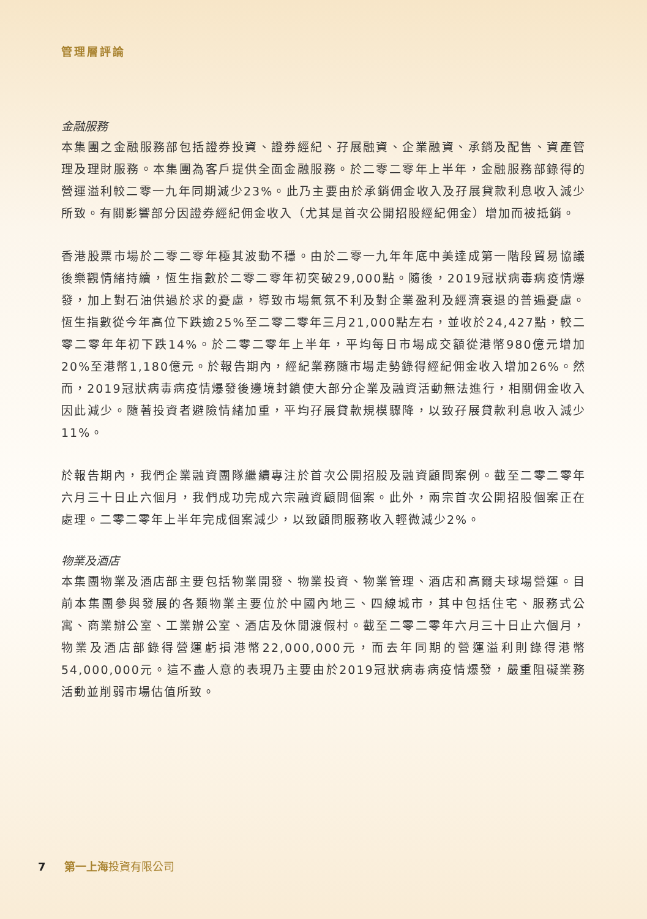管理層評論
金融服務
本集團之金融服務部包括證券投資、證券經紀、孖展融資、企業融資、承銷及配售、資產管理及理財服務。本集團為客戶提供全面金融服務。於二零二零年上半年，金融服務部錄得的營運溢利較二零一九年同期減少23%。此乃主要由於承銷佣金收入及孖展貸款利息收入減少所致。有關影響部分因證券經紀佣金收入（尤其是首次公開招股經紀佣金）增加而被抵銷。
香港股票市場於二零二零年極其波動不穩。由於二零一九年年底中美達成第一階段貿易協議後樂觀情緒持續，恆生指數於二零二零年初突破29,000點。隨後，2019冠狀病毒病疫情爆發，加上對石油供過於求的憂慮，導致市場氣氛不利及對企業盈利及經濟衰退的普遍憂慮。恆生指數從今年高位下跌逾25%至二零二零年三月21,000點左右，並收於24,427點，較二零二零年年初下跌14%。於二零二零年上半年，平均每日市場成交額從港幣980億元增加20%至港幣1,180億元。於報告期內，經紀業務隨市場走勢錄得經紀佣金收入增加26%。然而，2019冠狀病毒病疫情爆發後邊境封鎖使大部分企業及融資活動無法進行，相關佣金收入因此減少。隨著投資者避險情緒加重，平均孖展貸款規模驟降，以致孖展貸款利息收入減少11%。
於報告期內，我們企業融資團隊繼續專注於首次公開招股及融資顧問案例。截至二零二零年六月三十日止六個月，我們成功完成六宗融資顧問個案。此外，兩宗首次公開招股個案正在處理。二零二零年上半年完成個案減少，以致顧問服務收入輕微減少2%。
物業及酒店
本集團物業及酒店部主要包括物業開發、物業投資、物業管理、酒店和高爾夫球場營運。目前本集團參與發展的各類物業主要位於中國內地三、四線城市，其中包括住宅、服務式公寓、商業辦公室、工業辦公室、酒店及休閒渡假村。截至二零二零年六月三十日止六個月，物業及酒店部錄得營運虧損港幣22,000,000元，而去年同期的營運溢利則錄得港幣54,000,000元。這不盡人意的表現乃主要由於2019冠狀病毒病疫情爆發，嚴重阻礙業務活動並削弱市場估值所致。
7 第一上海投資有限公司